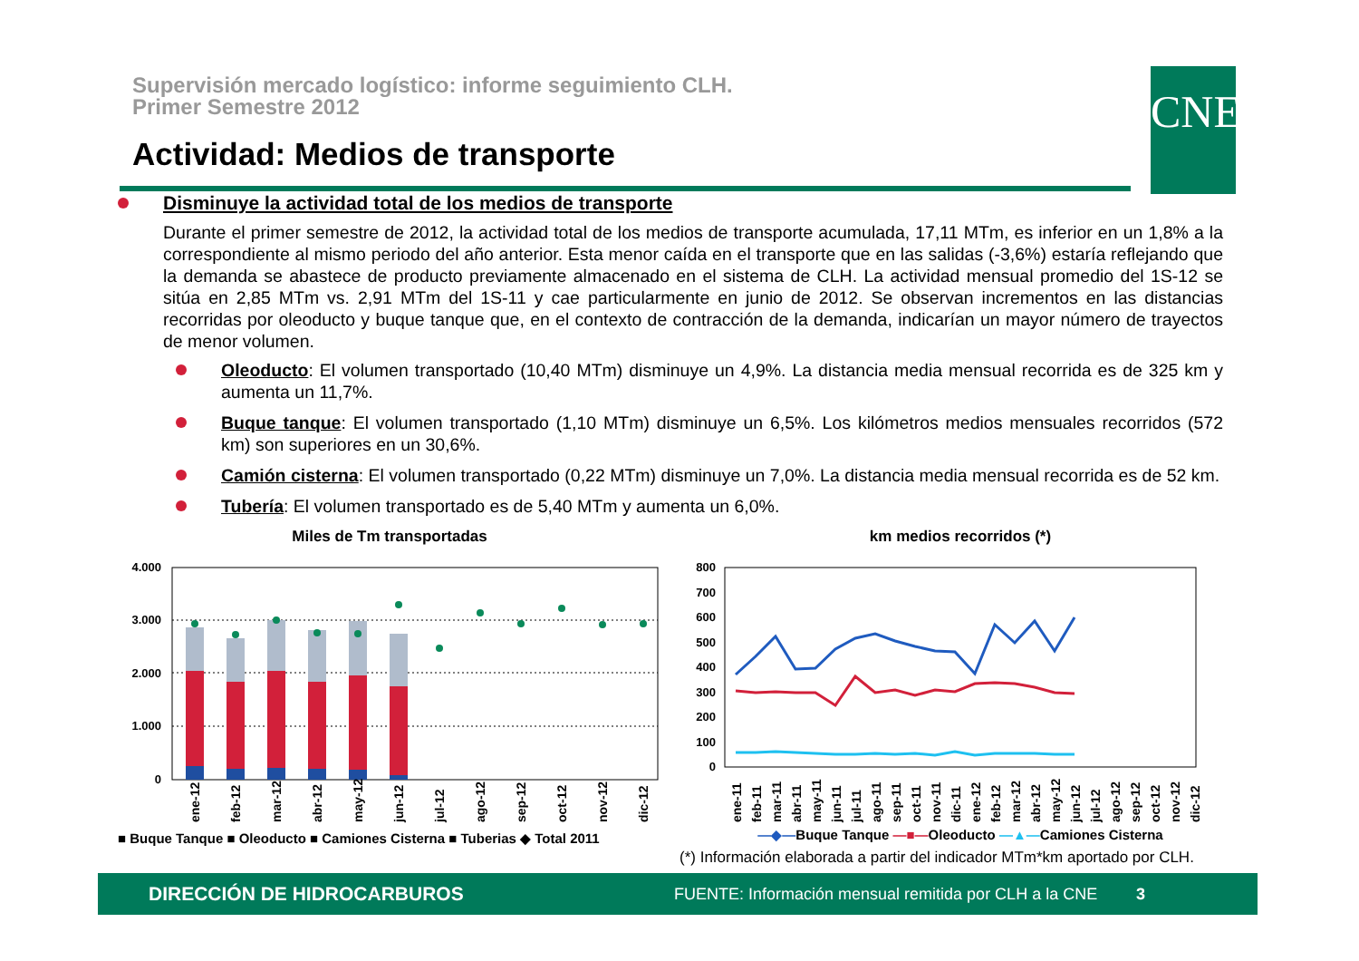Supervisión mercado logístico: informe seguimiento CLH.
Primer Semestre 2012
Actividad: Medios de transporte
CNE
Disminuye la actividad total de los medios de transporte
Durante el primer semestre de 2012, la actividad total de los medios de transporte acumulada, 17,11 MTm, es inferior en un 1,8% a la correspondiente al mismo periodo del año anterior. Esta menor caída en el transporte que en las salidas (-3,6%) estaría reflejando que la demanda se abastece de producto previamente almacenado en el sistema de CLH. La actividad mensual promedio del 1S-12 se sitúa en 2,85 MTm vs. 2,91 MTm del 1S-11 y cae particularmente en junio de 2012. Se observan incrementos en las distancias recorridas por oleoducto y buque tanque que, en el contexto de contracción de la demanda, indicarían un mayor número de trayectos de menor volumen.
Oleoducto: El volumen transportado (10,40 MTm) disminuye un 4,9%. La distancia media mensual recorrida es de 325 km y aumenta un 11,7%.
Buque tanque: El volumen transportado (1,10 MTm) disminuye un 6,5%. Los kilómetros medios mensuales recorridos (572 km) son superiores en un 30,6%.
Camión cisterna: El volumen transportado (0,22 MTm) disminuye un 7,0%. La distancia media mensual recorrida es de 52 km.
Tubería: El volumen transportado es de 5,40 MTm y aumenta un 6,0%.
Miles de Tm transportadas
4.000
3.000
2.000
1.000
0
ene-12
feb-12
mar-12
abr-12
may-12
jun-12
jul-12
ago-12
sep-12
oct-12
nov-12
dic-12
■ Buque Tanque ■ Oleoducto ■ Camiones Cisterna ■ Tuberias ◆ Total 2011
km medios recorridos (*)
800
700
600
500
400
300
200
100
0
ene-11
feb-11
mar-11
abr-11
may-11
jun-11
jul-11
ago-11
sep-11
oct-11
nov-11
dic-11
ene-12
feb-12
mar-12
abr-12
may-12
jun-12
jul-12
ago-12
sep-12
oct-12
nov-12
dic-12
—◆—Buque Tanque —■—Oleoducto —▲—Camiones Cisterna
(*) Información elaborada a partir del indicador MTm*km aportado por CLH.
DIRECCIÓN DE HIDROCARBUROS FUENTE: Información mensual remitida por CLH a la CNE 3